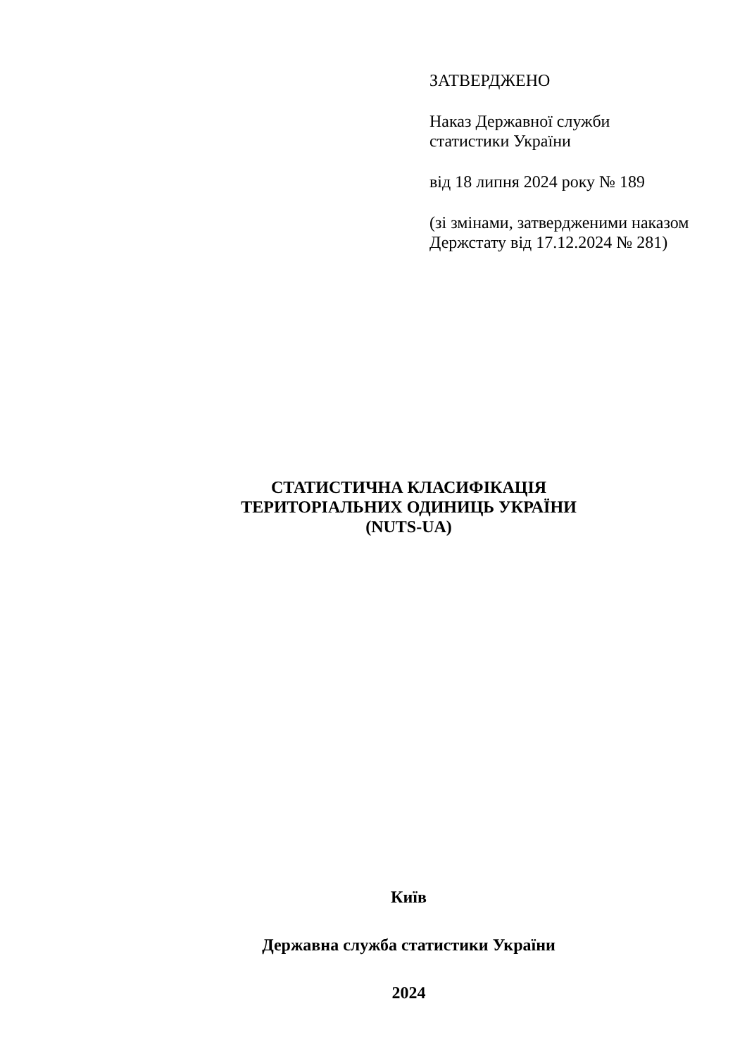ЗАТВЕРДЖЕНО
Наказ Державної служби
статистики України
від 18 липня 2024 року № 189
(зі змінами, затвердженими наказом
Держстату від 17.12.2024 № 281)
СТАТИСТИЧНА КЛАСИФІКАЦІЯ
ТЕРИТОРІАЛЬНИХ ОДИНИЦЬ УКРАЇНИ
(NUTS-UA)
Київ
Державна служба статистики України
2024